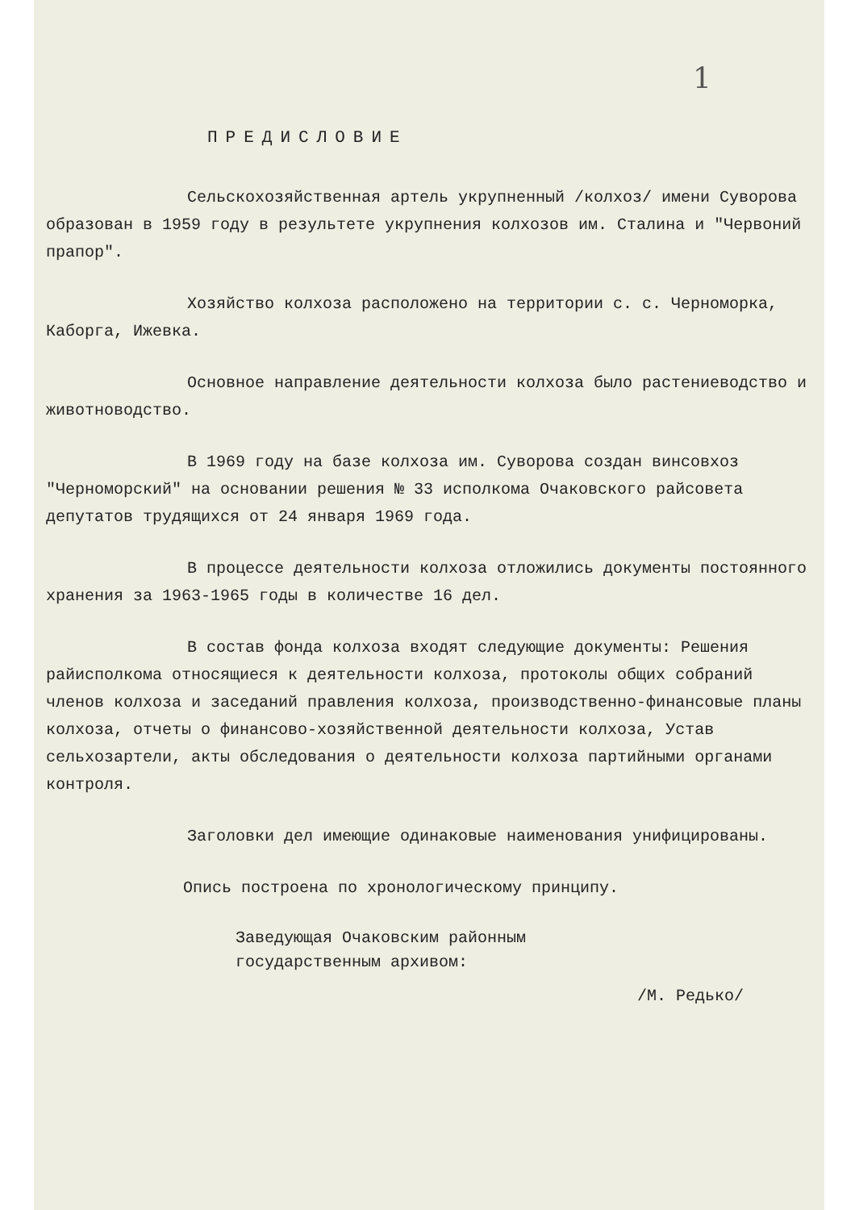1
ПРЕДИСЛОВИЕ
Сельскохозяйственная артель укрупненный /колхоз/ имени Суворова образован в 1959 году в результете укрупнения колхозов им. Сталина и "Червоний прапор".
Хозяйство колхоза расположено на территории с. с. Черноморка, Каборга, Ижевка.
Основное направление деятельности колхоза было растениеводство и животноводство.
В 1969 году на базе колхоза им. Суворова создан винсовхоз "Черноморский" на основании решения № 33 исполкома Очаковского райсовета депутатов трудящихся от 24 января 1969 года.
В процессе деятельности колхоза отложились документы постоянного хранения за 1963-1965 годы в количестве 16 дел.
В состав фонда колхоза входят следующие документы: Решения райисполкома относящиеся к деятельности колхоза, протоколы общих собраний членов колхоза и заседаний правления колхоза, производственно-финансовые планы колхоза, отчеты о финансово-хозяйственной деятельности колхоза, Устав сельхозартели, акты обследования о деятельности колхоза партийными органами контроля.
Заголовки дел имеющие одинаковые наименования унифицированы.
Опись построена по хронологическому принципу.
Заведующая Очаковским районным
государственным архивом:
/М. Редько/